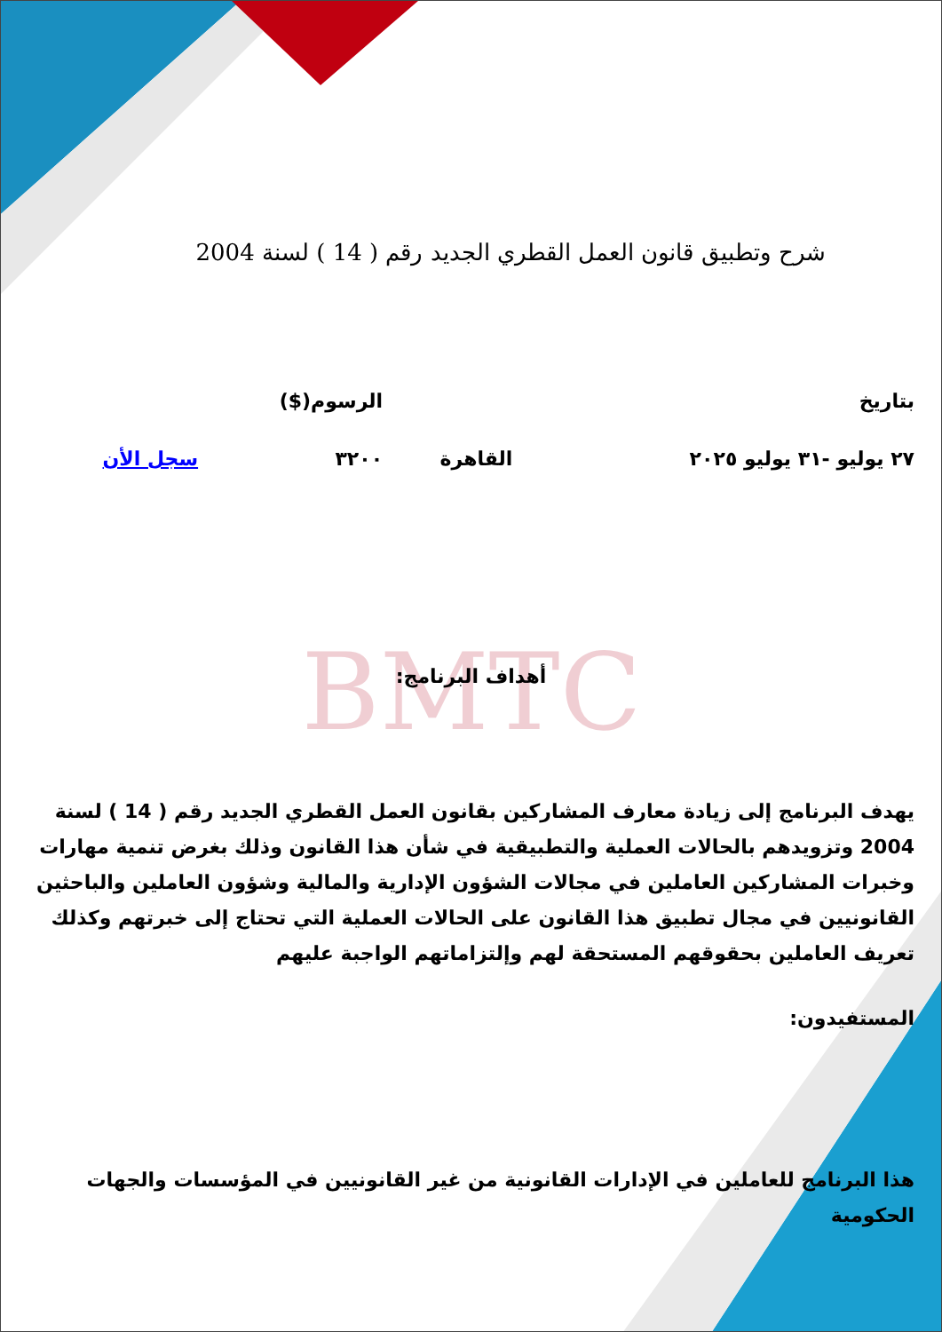BMTC
شرح وتطبيق قانون العمل القطري الجديد رقم ( 14 ) لسنة 2004
| بتاريخ | | الرسوم($) | |
| --- | --- | --- | --- |
| ٢٧ يوليو -٣١ يوليو ٢٠٢٥ | القاهرة | ٣٢٠٠ | سجل الأن |
أهداف البرنامج:
يهدف البرنامج إلى زيادة معارف المشاركين بقانون العمل القطري الجديد رقم ( 14 ) لسنة 2004 وتزويدهم بالحالات العملية والتطبيقية في شأن هذا القانون وذلك بغرض تنمية مهارات وخبرات المشاركين العاملين في مجالات الشؤون الإدارية والمالية وشؤون العاملين والباحثين القانونيين في مجال تطبيق هذا القانون على الحالات العملية التي تحتاج إلى خبرتهم وكذلك تعريف العاملين بحقوقهم المستحقة لهم وإلتزاماتهم الواجبة عليهم
المستفيدون:
هذا البرنامج للعاملين في الإدارات القانونية من غير القانونيين في المؤسسات والجهات الحكومية